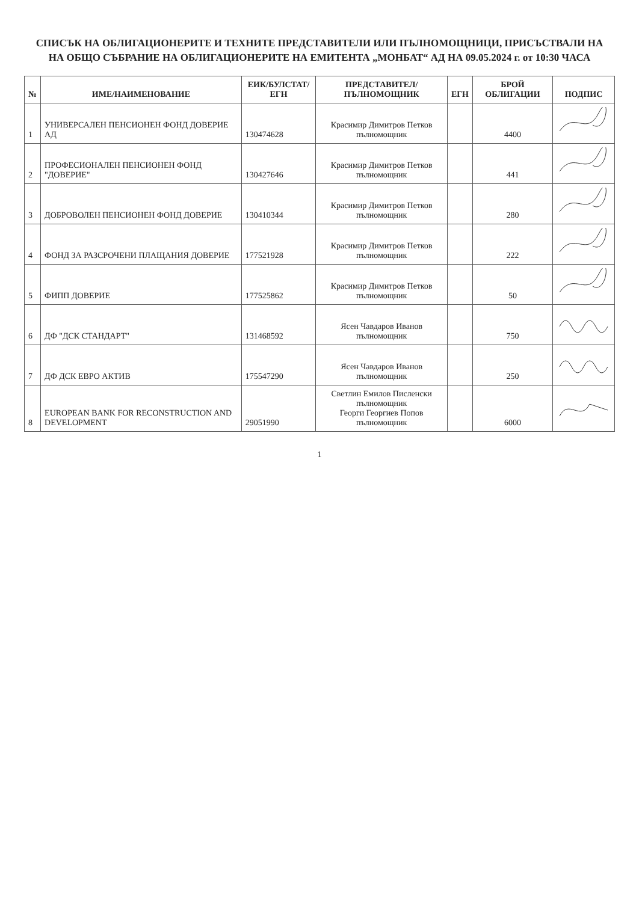СПИСЪК НА ОБЛИГАЦИОНЕРИТЕ И ТЕХНИТЕ ПРЕДСТАВИТЕЛИ ИЛИ ПЪЛНОМОЩНИЦИ, ПРИСЪСТВАЛИ НА
НА ОБЩО СЪБРАНИЕ НА ОБЛИГАЦИОНЕРИТЕ НА ЕМИТЕНТА „МОНБАТ“ АД НА 09.05.2024 г. от 10:30 ЧАСА
| № | ИМЕ/НАИМЕНОВАНИЕ | ЕИК/БУЛСТАТ/ЕГН | ПРЕДСТАВИТЕЛ/ПЪЛНОМОЩНИК | ЕГН | БРОЙ ОБЛИГАЦИИ | ПОДПИС |
| --- | --- | --- | --- | --- | --- | --- |
| 1 | УНИВЕРСАЛЕН ПЕНСИОНЕН ФОНД ДОВЕРИЕ АД | 130474628 | Красимир Димитров Петков пълномощник | | 4400 | |
| 2 | ПРОФЕСИОНАЛЕН ПЕНСИОНЕН ФОНД "ДОВЕРИЕ" | 130427646 | Красимир Димитров Петков пълномощник | | 441 | |
| 3 | ДОБРОВОЛЕН ПЕНСИОНЕН ФОНД ДОВЕРИЕ | 130410344 | Красимир Димитров Петков пълномощник | | 280 | |
| 4 | ФОНД ЗА РАЗСРОЧЕНИ ПЛАЩАНИЯ ДОВЕРИЕ | 177521928 | Красимир Димитров Петков пълномощник | | 222 | |
| 5 | ФИПП ДОВЕРИЕ | 177525862 | Красимир Димитров Петков пълномощник | | 50 | |
| 6 | ДФ "ДСК СТАНДАРТ" | 131468592 | Ясен Чавдаров Иванов пълномощник | | 750 | |
| 7 | ДФ ДСК ЕВРО АКТИВ | 175547290 | Ясен Чавдаров Иванов пълномощник | | 250 | |
| 8 | EUROPEAN BANK FOR RECONSTRUCTION AND DEVELOPMENT | 29051990 | Светлин Емилов Писленски пълномощник Георги Георгиев Попов пълномощник | | 6000 | |
1